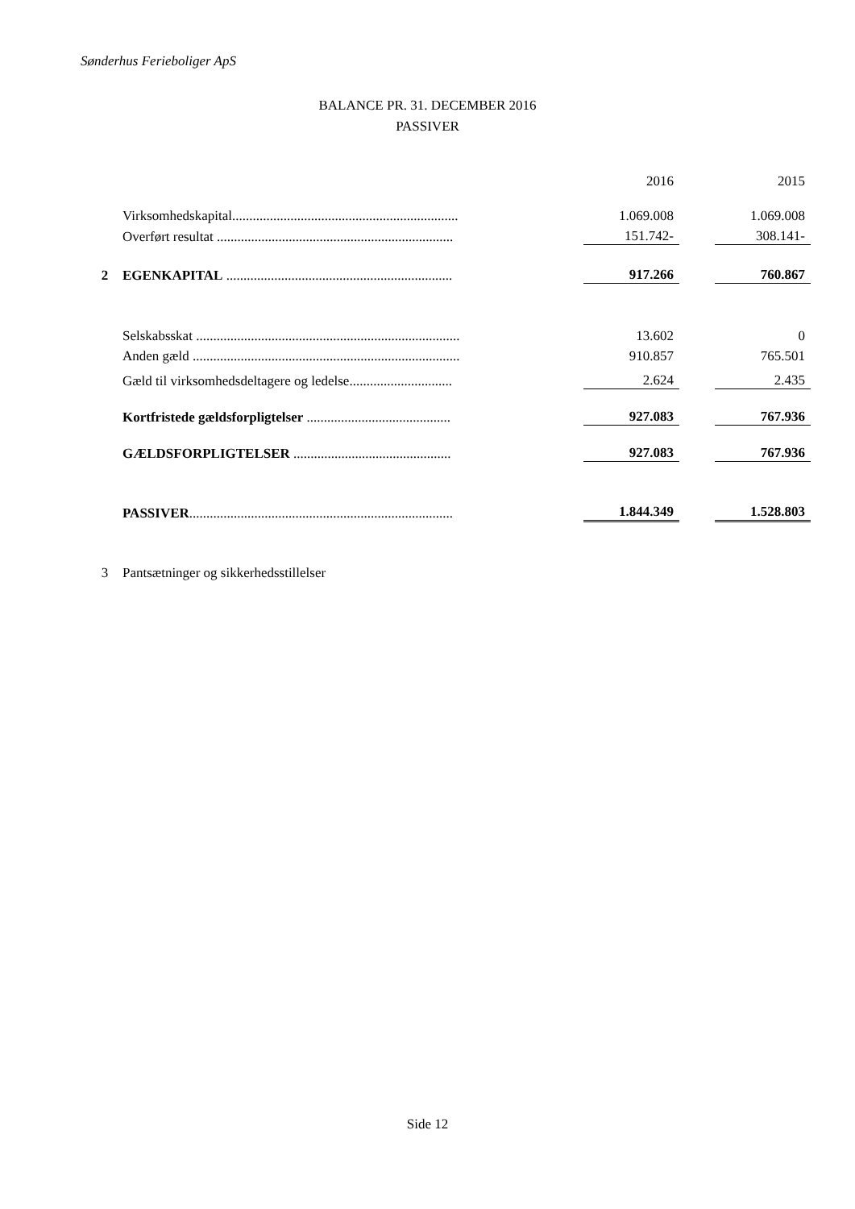Sønderhus Ferieboliger ApS
BALANCE PR. 31. DECEMBER 2016
PASSIVER
| | | | 2016 | | 2015 |
| | Virksomhedskapital.................................................................. | | 1.069.008 | | 1.069.008 |
| | Overført resultat ..................................................................... | | 151.742- | | 308.141- |
| 2 | EGENKAPITAL .................................................................. | | 917.266 | | 760.867 |
| | Selskabsskat ............................................................................. | | 13.602 | | 0 |
| | Anden gæld .............................................................................. | | 910.857 | | 765.501 |
| | Gæld til virksomhedsdeltagere og ledelse.............................. | | 2.624 | | 2.435 |
| | Kortfristede gældsforpligtelser .......................................... | | 927.083 | | 767.936 |
| | GÆLDSFORPLIGTELSER .............................................. | | 927.083 | | 767.936 |
| | PASSIVER ............................................................................. | | 1.844.349 | | 1.528.803 |
| 3 | Pantsætninger og sikkerhedsstillelser | | | | |
Side 12